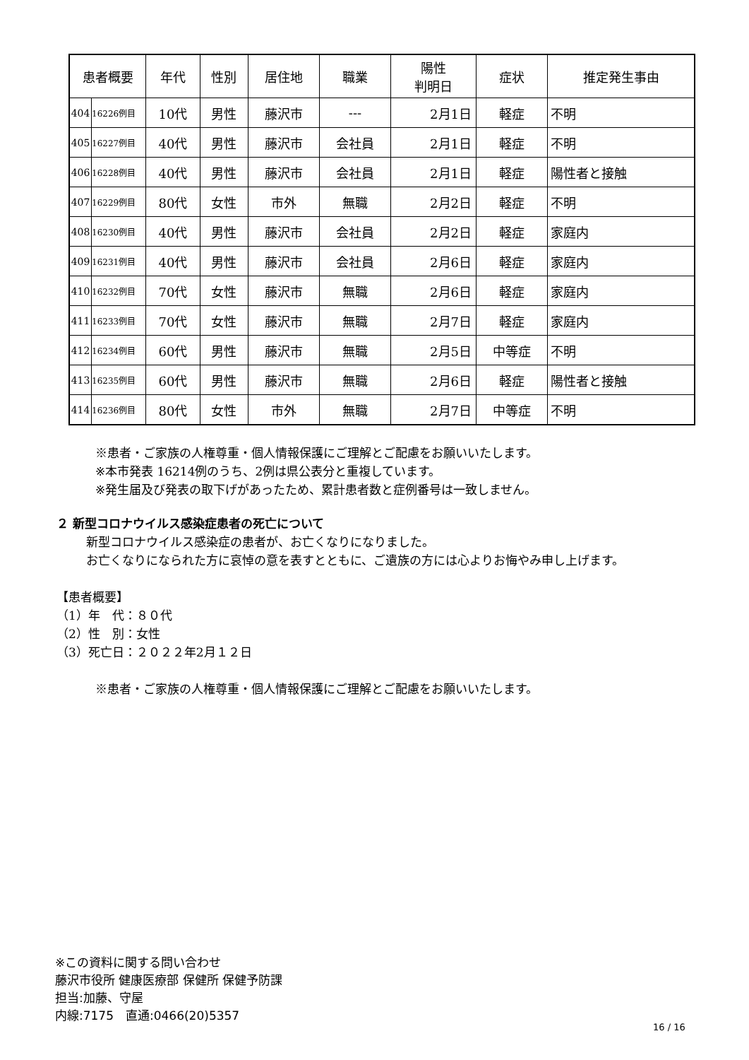| 患者概要 | | 年代 | 性別 | 居住地 | 職業 | 陽性 判明日 | 症状 | 推定発生事由 |
| --- | --- | --- | --- | --- | --- | --- | --- | --- |
| 404 | 16226例目 | 10代 | 男性 | 藤沢市 | --- | 2月1日 | 軽症 | 不明 |
| 405 | 16227例目 | 40代 | 男性 | 藤沢市 | 会社員 | 2月1日 | 軽症 | 不明 |
| 406 | 16228例目 | 40代 | 男性 | 藤沢市 | 会社員 | 2月1日 | 軽症 | 陽性者と接触 |
| 407 | 16229例目 | 80代 | 女性 | 市外 | 無職 | 2月2日 | 軽症 | 不明 |
| 408 | 16230例目 | 40代 | 男性 | 藤沢市 | 会社員 | 2月2日 | 軽症 | 家庭内 |
| 409 | 16231例目 | 40代 | 男性 | 藤沢市 | 会社員 | 2月6日 | 軽症 | 家庭内 |
| 410 | 16232例目 | 70代 | 女性 | 藤沢市 | 無職 | 2月6日 | 軽症 | 家庭内 |
| 411 | 16233例目 | 70代 | 女性 | 藤沢市 | 無職 | 2月7日 | 軽症 | 家庭内 |
| 412 | 16234例目 | 60代 | 男性 | 藤沢市 | 無職 | 2月5日 | 中等症 | 不明 |
| 413 | 16235例目 | 60代 | 男性 | 藤沢市 | 無職 | 2月6日 | 軽症 | 陽性者と接触 |
| 414 | 16236例目 | 80代 | 女性 | 市外 | 無職 | 2月7日 | 中等症 | 不明 |
※患者・ご家族の人権尊重・個人情報保護にご理解とご配慮をお願いいたします。
※本市発表 16214例のうち、2例は県公表分と重複しています。
※発生届及び発表の取下げがあったため、累計患者数と症例番号は一致しません。
２ 新型コロナウイルス感染症患者の死亡について
新型コロナウイルス感染症の患者が、お亡くなりになりました。
お亡くなりになられた方に哀悼の意を表すとともに、ご遺族の方には心よりお悔やみ申し上げます。
【患者概要】
（1）年　代：８０代
（2）性　別：女性
（3）死亡日：２０２２年2月１２日
※患者・ご家族の人権尊重・個人情報保護にご理解とご配慮をお願いいたします。
※この資料に関する問い合わせ
藤沢市役所 健康医療部 保健所 保健予防課
担当:加藤、守屋
内線:7175　直通:0466(20)5357
16 / 16